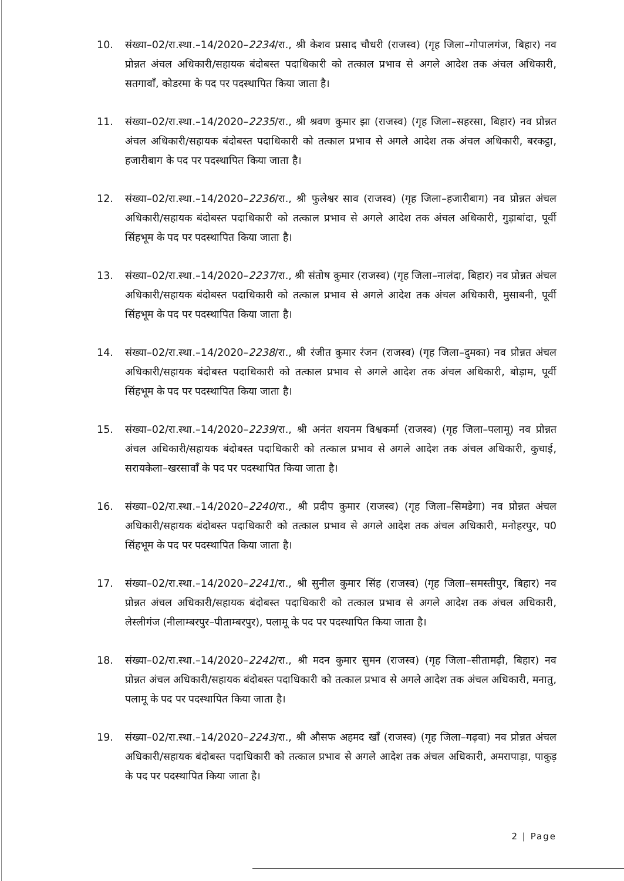10. संख्या–02/रा.स्था.–14/2020–2234/रा., श्री केशव प्रसाद चौधरी (राजस्व) (गृह जिला–गोपालगंज, बिहार) नव प्रोन्नत अंचल अधिकारी/सहायक बंदोबस्त पदाधिकारी को तत्काल प्रभाव से अगले आदेश तक अंचल अधिकारी, सतगावाँ, कोडरमा के पद पर पदस्थापित किया जाता है।
11. संख्या–02/रा.स्था.–14/2020–2235/रा., श्री श्रवण कुमार झा (राजस्व) (गृह जिला–सहरसा, बिहार) नव प्रोन्नत अंचल अधिकारी/सहायक बंदोबस्त पदाधिकारी को तत्काल प्रभाव से अगले आदेश तक अंचल अधिकारी, बरकट्ठा, हजारीबाग के पद पर पदस्थापित किया जाता है।
12. संख्या–02/रा.स्था.–14/2020–2236/रा., श्री फुलेश्वर साव (राजस्व) (गृह जिला–हजारीबाग) नव प्रोन्नत अंचल अधिकारी/सहायक बंदोबस्त पदाधिकारी को तत्काल प्रभाव से अगले आदेश तक अंचल अधिकारी, गुड़ाबांदा, पूर्वी सिंहभूम के पद पर पदस्थापित किया जाता है।
13. संख्या–02/रा.स्था.–14/2020–2237/रा., श्री संतोष कुमार (राजस्व) (गृह जिला–नालंदा, बिहार) नव प्रोन्नत अंचल अधिकारी/सहायक बंदोबस्त पदाधिकारी को तत्काल प्रभाव से अगले आदेश तक अंचल अधिकारी, मुसाबनी, पूर्वी सिंहभूम के पद पर पदस्थापित किया जाता है।
14. संख्या–02/रा.स्था.–14/2020–2238/रा., श्री रंजीत कुमार रंजन (राजस्व) (गृह जिला–दुमका) नव प्रोन्नत अंचल अधिकारी/सहायक बंदोबस्त पदाधिकारी को तत्काल प्रभाव से अगले आदेश तक अंचल अधिकारी, बोड़ाम, पूर्वी सिंहभूम के पद पर पदस्थापित किया जाता है।
15. संख्या–02/रा.स्था.–14/2020–2239/रा., श्री अनंत शयनम विश्वकर्मा (राजस्व) (गृह जिला–पलामू) नव प्रोन्नत अंचल अधिकारी/सहायक बंदोबस्त पदाधिकारी को तत्काल प्रभाव से अगले आदेश तक अंचल अधिकारी, कुचाई, सरायकेला–खरसावाँ के पद पर पदस्थापित किया जाता है।
16. संख्या–02/रा.स्था.–14/2020–2240/रा., श्री प्रदीप कुमार (राजस्व) (गृह जिला–सिमडेगा) नव प्रोन्नत अंचल अधिकारी/सहायक बंदोबस्त पदाधिकारी को तत्काल प्रभाव से अगले आदेश तक अंचल अधिकारी, मनोहरपुर, प0 सिंहभूम के पद पर पदस्थापित किया जाता है।
17. संख्या–02/रा.स्था.–14/2020–2241/रा., श्री सुनील कुमार सिंह (राजस्व) (गृह जिला–समस्तीपुर, बिहार) नव प्रोन्नत अंचल अधिकारी/सहायक बंदोबस्त पदाधिकारी को तत्काल प्रभाव से अगले आदेश तक अंचल अधिकारी, लेस्लीगंज (नीलाम्बरपुर–पीताम्बरपुर), पलामू के पद पर पदस्थापित किया जाता है।
18. संख्या–02/रा.स्था.–14/2020–2242/रा., श्री मदन कुमार सुमन (राजस्व) (गृह जिला–सीतामढ़ी, बिहार) नव प्रोन्नत अंचल अधिकारी/सहायक बंदोबस्त पदाधिकारी को तत्काल प्रभाव से अगले आदेश तक अंचल अधिकारी, मनातु, पलामू के पद पर पदस्थापित किया जाता है।
19. संख्या–02/रा.स्था.–14/2020–2243/रा., श्री औसफ अहमद खाँ (राजस्व) (गृह जिला–गढ़वा) नव प्रोन्नत अंचल अधिकारी/सहायक बंदोबस्त पदाधिकारी को तत्काल प्रभाव से अगले आदेश तक अंचल अधिकारी, अमरापाड़ा, पाकुड़ के पद पर पदस्थापित किया जाता है।
2 | Page